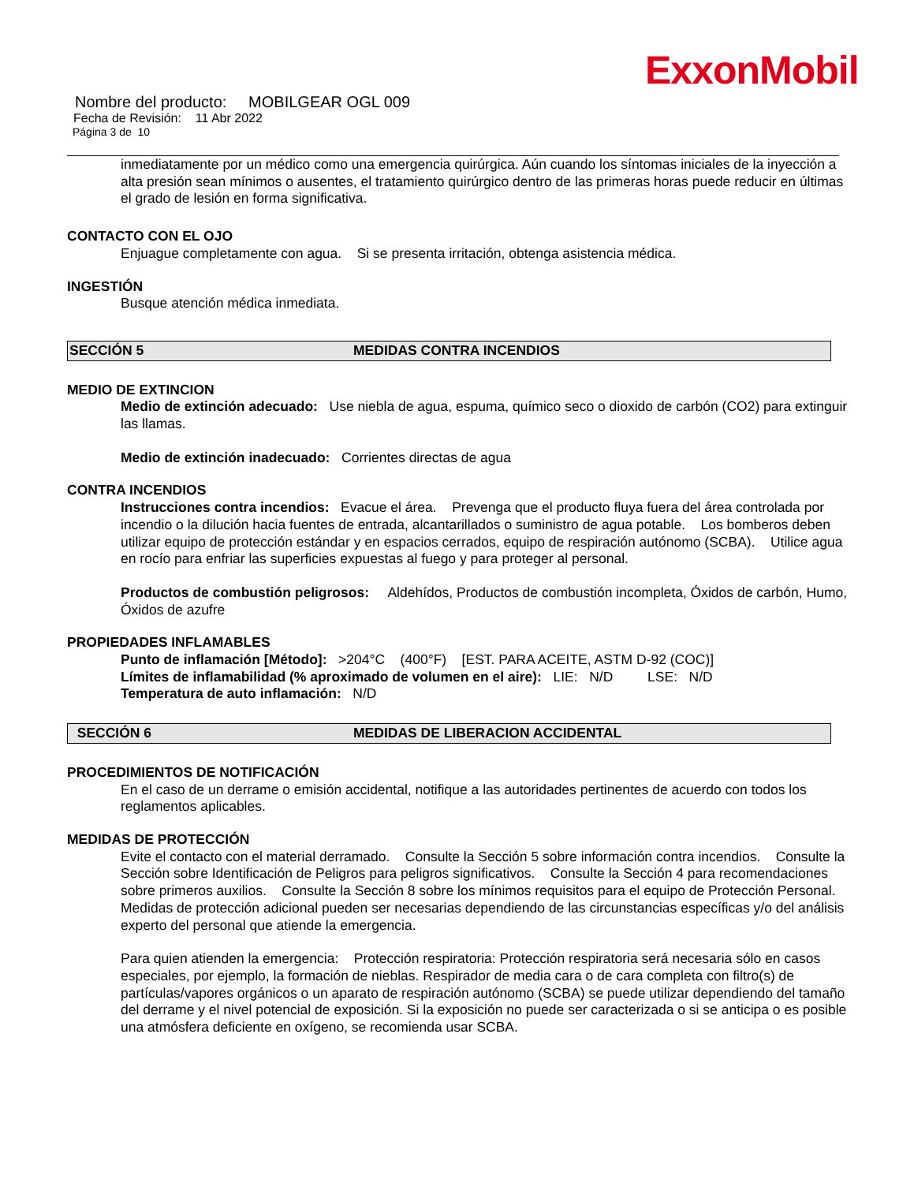ExxonMobil
Nombre del producto: MOBILGEAR OGL 009
Fecha de Revisión: 11 Abr 2022
Página 3 de 10
inmediatamente por un médico como una emergencia quirúrgica. Aún cuando los síntomas iniciales de la inyección a alta presión sean mínimos o ausentes, el tratamiento quirúrgico dentro de las primeras horas puede reducir en últimas el grado de lesión en forma significativa.
CONTACTO CON EL OJO
Enjuague completamente con agua. Si se presenta irritación, obtenga asistencia médica.
INGESTIÓN
Busque atención médica inmediata.
SECCIÓN 5 MEDIDAS CONTRA INCENDIOS
MEDIO DE EXTINCION
Medio de extinción adecuado: Use niebla de agua, espuma, químico seco o dioxido de carbón (CO2) para extinguir las llamas.
Medio de extinción inadecuado: Corrientes directas de agua
CONTRA INCENDIOS
Instrucciones contra incendios: Evacue el área. Prevenga que el producto fluya fuera del área controlada por incendio o la dilución hacia fuentes de entrada, alcantarillados o suministro de agua potable. Los bomberos deben utilizar equipo de protección estándar y en espacios cerrados, equipo de respiración autónomo (SCBA). Utilice agua en rocío para enfriar las superficies expuestas al fuego y para proteger al personal.
Productos de combustión peligrosos: Aldehídos, Productos de combustión incompleta, Óxidos de carbón, Humo, Óxidos de azufre
PROPIEDADES INFLAMABLES
Punto de inflamación [Método]: >204°C (400°F) [EST. PARA ACEITE, ASTM D-92 (COC)]
Límites de inflamabilidad (% aproximado de volumen en el aire): LIE: N/D LSE: N/D
Temperatura de auto inflamación: N/D
SECCIÓN 6 MEDIDAS DE LIBERACION ACCIDENTAL
PROCEDIMIENTOS DE NOTIFICACIÓN
En el caso de un derrame o emisión accidental, notifique a las autoridades pertinentes de acuerdo con todos los reglamentos aplicables.
MEDIDAS DE PROTECCIÓN
Evite el contacto con el material derramado. Consulte la Sección 5 sobre información contra incendios. Consulte la Sección sobre Identificación de Peligros para peligros significativos. Consulte la Sección 4 para recomendaciones sobre primeros auxilios. Consulte la Sección 8 sobre los mínimos requisitos para el equipo de Protección Personal. Medidas de protección adicional pueden ser necesarias dependiendo de las circunstancias específicas y/o del análisis experto del personal que atiende la emergencia.
Para quien atienden la emergencia: Protección respiratoria: Protección respiratoria será necesaria sólo en casos especiales, por ejemplo, la formación de nieblas. Respirador de media cara o de cara completa con filtro(s) de partículas/vapores orgánicos o un aparato de respiración autónomo (SCBA) se puede utilizar dependiendo del tamaño del derrame y el nivel potencial de exposición. Si la exposición no puede ser caracterizada o si se anticipa o es posible una atmósfera deficiente en oxígeno, se recomienda usar SCBA.